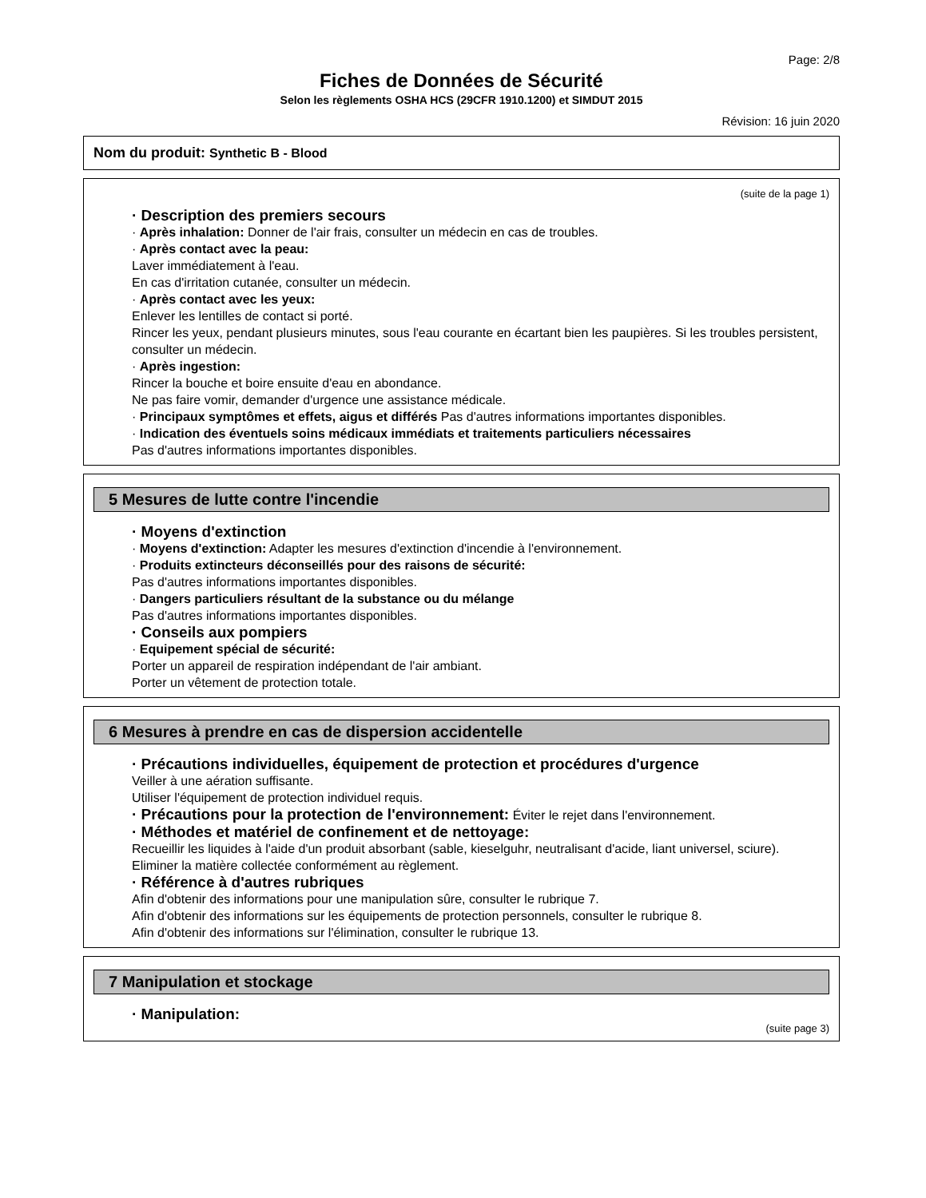Page: 2/8
Fiches de Données de Sécurité
Selon les règlements OSHA HCS (29CFR 1910.1200) et SIMDUT 2015
Révision: 16 juin 2020
Nom du produit: Synthetic B - Blood
(suite de la page 1)
· Description des premiers secours
· Après inhalation: Donner de l'air frais, consulter un médecin en cas de troubles.
· Après contact avec la peau:
Laver immédiatement à l'eau.
En cas d'irritation cutanée, consulter un médecin.
· Après contact avec les yeux:
Enlever les lentilles de contact si porté.
Rincer les yeux, pendant plusieurs minutes, sous l'eau courante en écartant bien les paupières. Si les troubles persistent, consulter un médecin.
· Après ingestion:
Rincer la bouche et boire ensuite d'eau en abondance.
Ne pas faire vomir, demander d'urgence une assistance médicale.
· Principaux symptômes et effets, aigus et différés Pas d'autres informations importantes disponibles.
· Indication des éventuels soins médicaux immédiats et traitements particuliers nécessaires
Pas d'autres informations importantes disponibles.
5 Mesures de lutte contre l'incendie
· Moyens d'extinction
· Moyens d'extinction: Adapter les mesures d'extinction d'incendie à l'environnement.
· Produits extincteurs déconseillés pour des raisons de sécurité:
Pas d'autres informations importantes disponibles.
· Dangers particuliers résultant de la substance ou du mélange
Pas d'autres informations importantes disponibles.
· Conseils aux pompiers
· Equipement spécial de sécurité:
Porter un appareil de respiration indépendant de l'air ambiant.
Porter un vêtement de protection totale.
6 Mesures à prendre en cas de dispersion accidentelle
· Précautions individuelles, équipement de protection et procédures d'urgence
Veiller à une aération suffisante.
Utiliser l'équipement de protection individuel requis.
· Précautions pour la protection de l'environnement: Éviter le rejet dans l'environnement.
· Méthodes et matériel de confinement et de nettoyage:
Recueillir les liquides à l'aide d'un produit absorbant (sable, kieselguhr, neutralisant d'acide, liant universel, sciure).
Eliminer la matière collectée conformément au règlement.
· Référence à d'autres rubriques
Afin d'obtenir des informations pour une manipulation sûre, consulter le rubrique 7.
Afin d'obtenir des informations sur les équipements de protection personnels, consulter le rubrique 8.
Afin d'obtenir des informations sur l'élimination, consulter le rubrique 13.
7 Manipulation et stockage
· Manipulation:
(suite page 3)